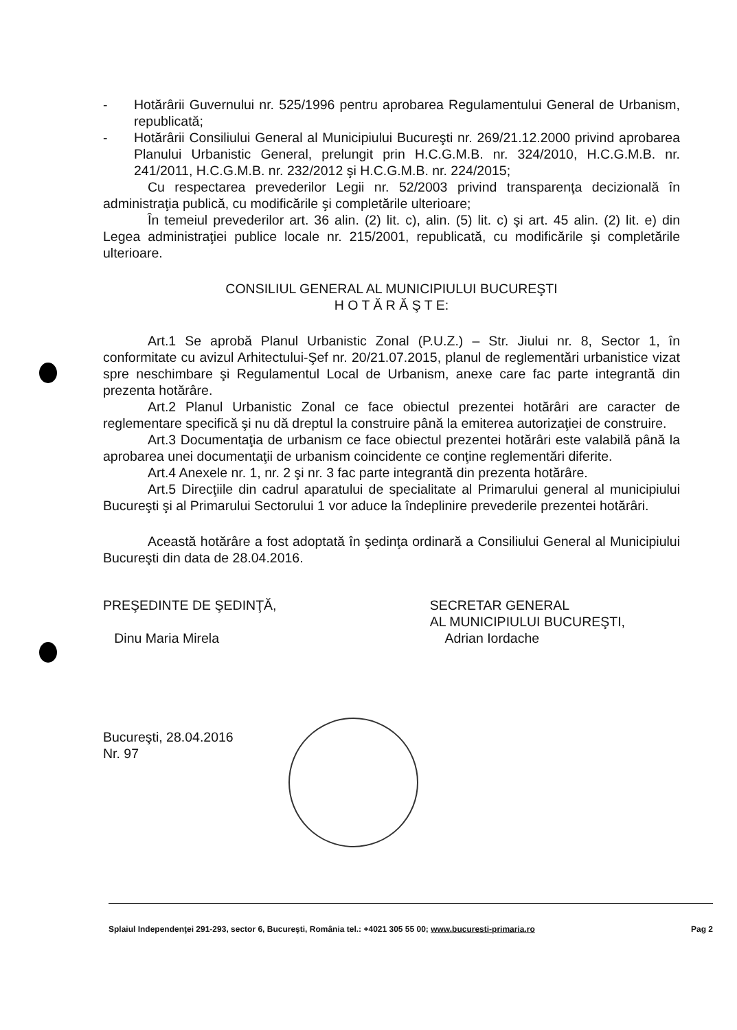- Hotărârii Guvernului nr. 525/1996 pentru aprobarea Regulamentului General de Urbanism, republicată;
- Hotărârii Consiliului General al Municipiului Bucureşti nr. 269/21.12.2000 privind aprobarea Planului Urbanistic General, prelungit prin H.C.G.M.B. nr. 324/2010, H.C.G.M.B. nr. 241/2011, H.C.G.M.B. nr. 232/2012 şi H.C.G.M.B. nr. 224/2015;
Cu respectarea prevederilor Legii nr. 52/2003 privind transparenţa decizională în administraţia publică, cu modificările şi completările ulterioare;
În temeiul prevederilor art. 36 alin. (2) lit. c), alin. (5) lit. c) şi art. 45 alin. (2) lit. e) din Legea administraţiei publice locale nr. 215/2001, republicată, cu modificările şi completările ulterioare.
CONSILIUL GENERAL AL MUNICIPIULUI BUCUREŞTI
H O T Ă R Ă Ş T E:
Art.1 Se aprobă Planul Urbanistic Zonal (P.U.Z.) – Str. Jiului nr. 8, Sector 1, în conformitate cu avizul Arhitectului-Şef nr. 20/21.07.2015, planul de reglementări urbanistice vizat spre neschimbare şi Regulamentul Local de Urbanism, anexe care fac parte integrantă din prezenta hotărâre.
Art.2 Planul Urbanistic Zonal ce face obiectul prezentei hotărâri are caracter de reglementare specifică şi nu dă dreptul la construire până la emiterea autorizaţiei de construire.
Art.3 Documentaţia de urbanism ce face obiectul prezentei hotărâri este valabilă până la aprobarea unei documentaţii de urbanism coincidente ce conţine reglementări diferite.
Art.4 Anexele nr. 1, nr. 2 şi nr. 3 fac parte integrantă din prezenta hotărâre.
Art.5 Direcţiile din cadrul aparatului de specialitate al Primarului general al municipiului Bucureşti şi al Primarului Sectorului 1 vor aduce la îndeplinire prevederile prezentei hotărâri.
Această hotărâre a fost adoptată în şedinţa ordinară a Consiliului General al Municipiului Bucureşti din data de 28.04.2016.
PREŞEDINTE DE ŞEDINŢĂ,
Dinu Maria Mirela
SECRETAR GENERAL
AL MUNICIPIULUI BUCUREŞTI,
Adrian Iordache
Bucureşti, 28.04.2016
Nr. 97
Splaiul Independenţei 291-293, sector 6, Bucureşti, România tel.: +4021 305 55 00; www.bucuresti-primaria.ro Pag 2